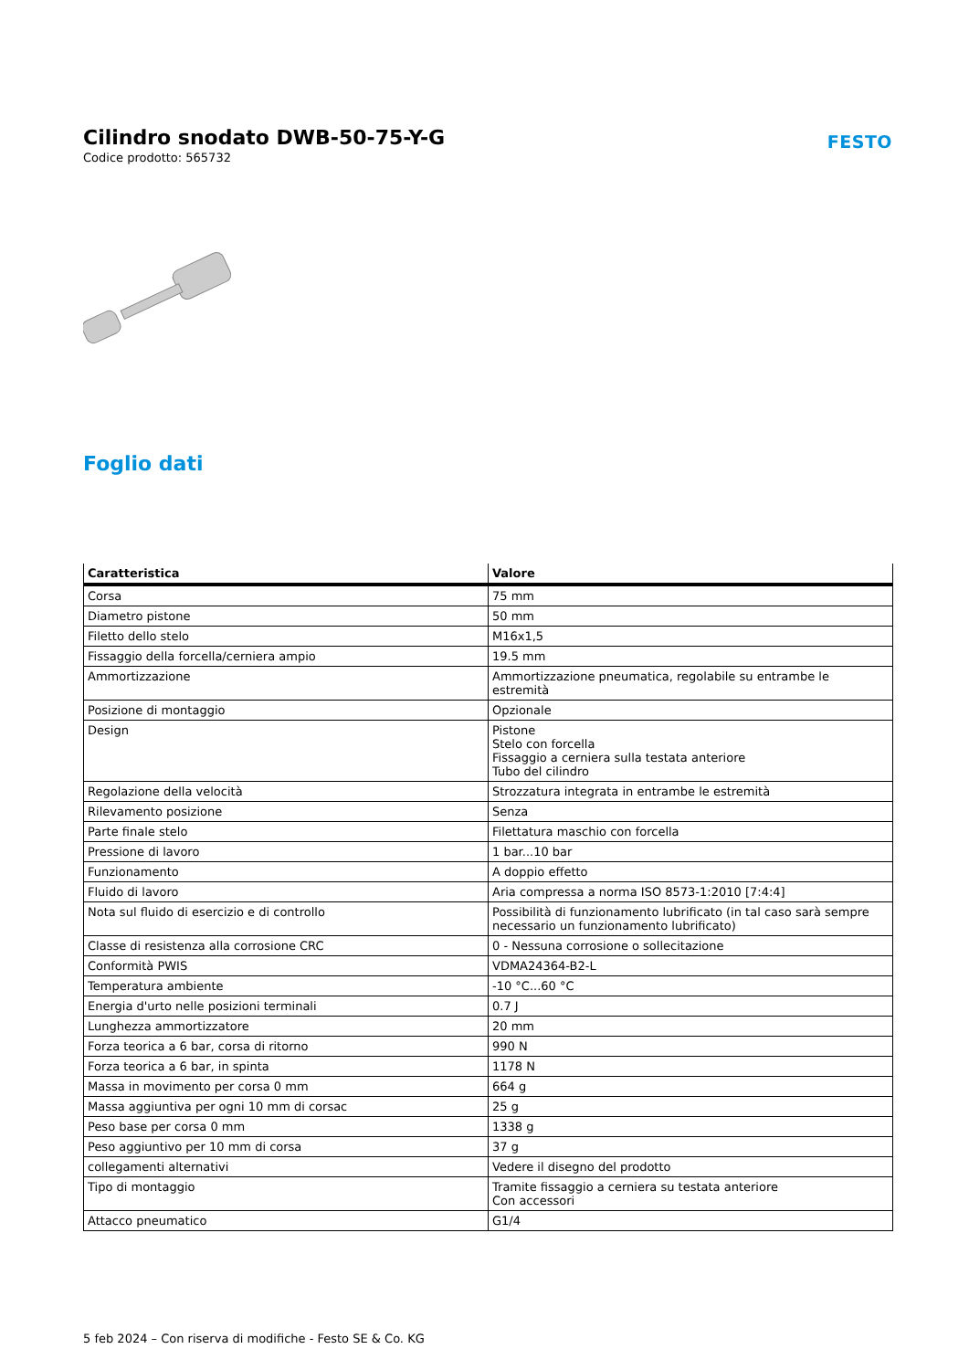Cilindro snodato DWB-50-75-Y-G
Codice prodotto: 565732
FESTO
Foglio dati
| Caratteristica | Valore |
| --- | --- |
| Corsa | 75 mm |
| Diametro pistone | 50 mm |
| Filetto dello stelo | M16x1,5 |
| Fissaggio della forcella/cerniera ampio | 19.5 mm |
| Ammortizzazione | Ammortizzazione pneumatica, regolabile su entrambe le estremità |
| Posizione di montaggio | Opzionale |
| Design | Pistone Stelo con forcella Fissaggio a cerniera sulla testata anteriore Tubo del cilindro |
| Regolazione della velocità | Strozzatura integrata in entrambe le estremità |
| Rilevamento posizione | Senza |
| Parte finale stelo | Filettatura maschio con forcella |
| Pressione di lavoro | 1 bar...10 bar |
| Funzionamento | A doppio effetto |
| Fluido di lavoro | Aria compressa a norma ISO 8573-1:2010 [7:4:4] |
| Nota sul fluido di esercizio e di controllo | Possibilità di funzionamento lubrificato (in tal caso sarà sempre necessario un funzionamento lubrificato) |
| Classe di resistenza alla corrosione CRC | 0 - Nessuna corrosione o sollecitazione |
| Conformità PWIS | VDMA24364-B2-L |
| Temperatura ambiente | -10 °C...60 °C |
| Energia d'urto nelle posizioni terminali | 0.7 J |
| Lunghezza ammortizzatore | 20 mm |
| Forza teorica a 6 bar, corsa di ritorno | 990 N |
| Forza teorica a 6 bar, in spinta | 1178 N |
| Massa in movimento per corsa 0 mm | 664 g |
| Massa aggiuntiva per ogni 10 mm di corsac | 25 g |
| Peso base per corsa 0 mm | 1338 g |
| Peso aggiuntivo per 10 mm di corsa | 37 g |
| collegamenti alternativi | Vedere il disegno del prodotto |
| Tipo di montaggio | Tramite fissaggio a cerniera su testata anteriore Con accessori |
| Attacco pneumatico | G1/4 |
5 feb 2024 – Con riserva di modifiche - Festo SE & Co. KG